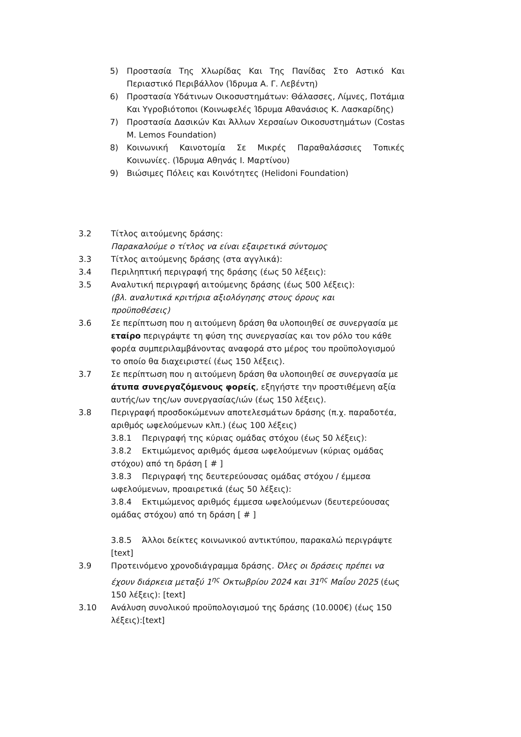5) Προστασία Της Χλωρίδας Και Της Πανίδας Στο Αστικό Και Περιαστικό Περιβάλλον (Ίδρυμα Α. Γ. Λεβέντη)
6) Προστασία Υδάτινων Οικοσυστημάτων: Θάλασσες, Λίμνες, Ποτάμια Και Υγροβιότοποι (Κοινωφελές Ίδρυμα Αθανάσιος Κ. Λασκαρίδης)
7) Προστασία Δασικών Και Άλλων Χερσαίων Οικοσυστημάτων (Costas M. Lemos Foundation)
8) Κοινωνική Καινοτομία Σε Μικρές Παραθαλάσσιες Τοπικές Κοινωνίες. (Ίδρυμα Αθηνάς Ι. Μαρτίνου)
9) Βιώσιμες Πόλεις και Κοινότητες (Helidoni Foundation)
3.2 Τίτλος αιτούμενης δράσης:
Παρακαλούμε ο τίτλος να είναι εξαιρετικά σύντομος
3.3 Τίτλος αιτούμενης δράσης (στα αγγλικά):
3.4 Περιληπτική περιγραφή της δράσης (έως 50 λέξεις):
3.5 Αναλυτική περιγραφή αιτούμενης δράσης (έως 500 λέξεις):
(βλ. αναλυτικά κριτήρια αξιολόγησης στους όρους και
προϋποθέσεις)
3.6 Σε περίπτωση που η αιτούμενη δράση θα υλοποιηθεί σε συνεργασία με εταίρο περιγράψτε τη φύση της συνεργασίας και τον ρόλο του κάθε φορέα συμπεριλαμβάνοντας αναφορά στο μέρος του προϋπολογισμού το οποίο θα διαχειριστεί (έως 150 λέξεις).
3.7 Σε περίπτωση που η αιτούμενη δράση θα υλοποιηθεί σε συνεργασία με άτυπα συνεργαζόμενους φορείς, εξηγήστε την προστιθέμενη αξία αυτής/ων της/ων συνεργασίας/ιών (έως 150 λέξεις).
3.8 Περιγραφή προσδοκώμενων αποτελεσμάτων δράσης (π.χ. παραδοτέα, αριθμός ωφελούμενων κλπ.) (έως 100 λέξεις)
3.8.1 Περιγραφή της κύριας ομάδας στόχου (έως 50 λέξεις):
3.8.2 Εκτιμώμενος αριθμός άμεσα ωφελούμενων (κύριας ομάδας στόχου) από τη δράση [ # ]
3.8.3 Περιγραφή της δευτερεύουσας ομάδας στόχου / έμμεσα ωφελούμενων, προαιρετικά (έως 50 λέξεις):
3.8.4 Εκτιμώμενος αριθμός έμμεσα ωφελούμενων (δευτερεύουσας ομάδας στόχου) από τη δράση [ # ]
3.8.5 Άλλοι δείκτες κοινωνικού αντικτύπου, παρακαλώ περιγράψτε [text]
3.9 Προτεινόμενο χρονοδιάγραμμα δράσης. Όλες οι δράσεις πρέπει να έχουν διάρκεια μεταξύ 1<sup>ης</sup> Οκτωβρίου 2024 και 31<sup>ης</sup> Μαΐου 2025 (έως 150 λέξεις): [text]
3.10 Ανάλυση συνολικού προϋπολογισμού της δράσης (10.000€) (έως 150 λέξεις):[text]